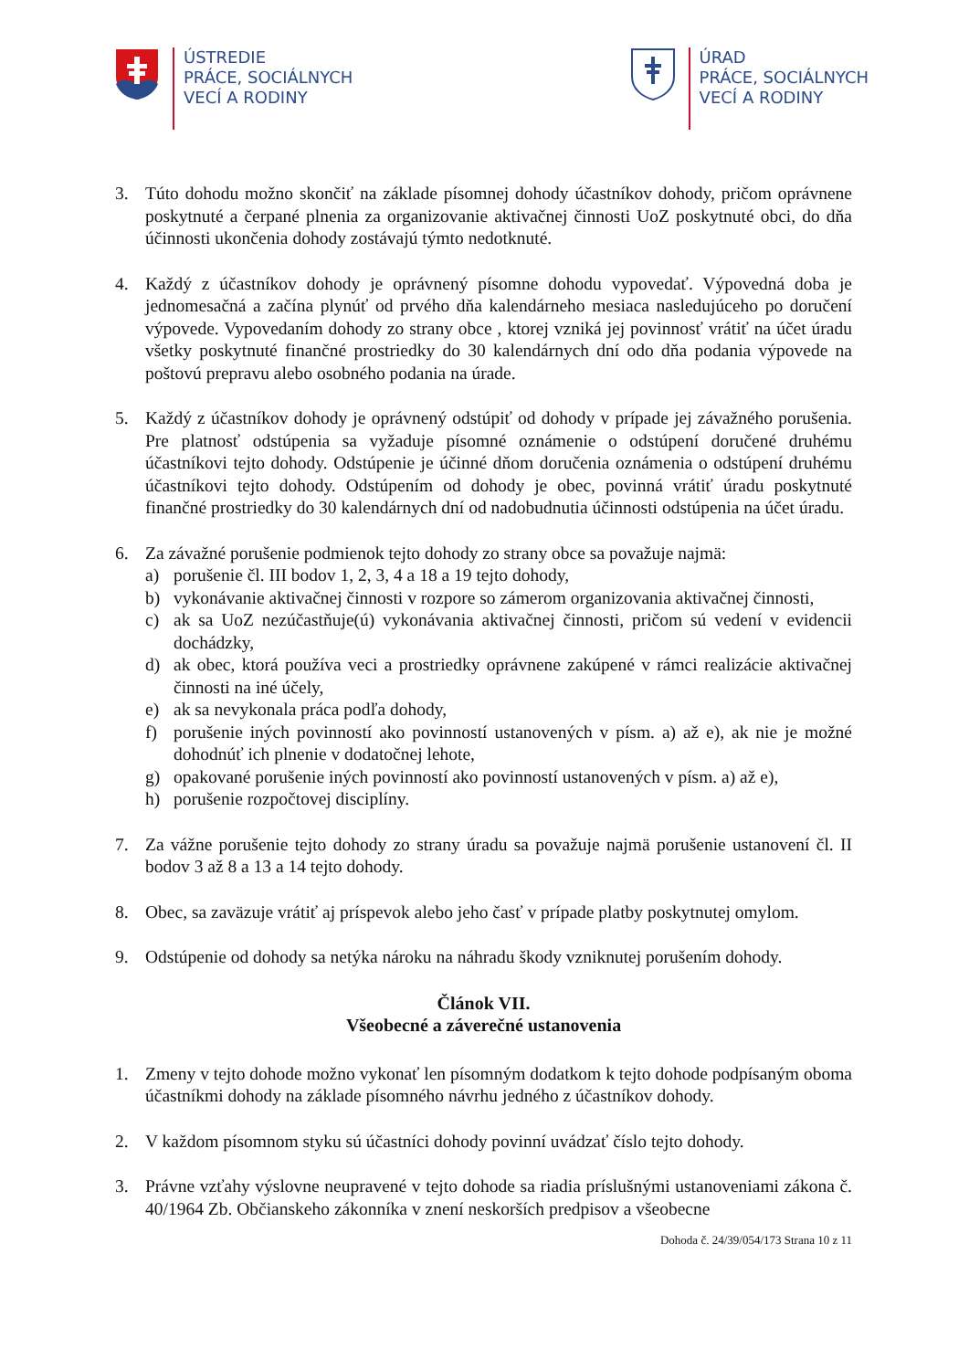ÚSTREDIE
PRÁCE, SOCIÁLNYCH
VECÍ A RODINY
ÚRAD
PRÁCE, SOCIÁLNYCH
VECÍ A RODINY
3. Túto dohodu možno skončiť na základe písomnej dohody účastníkov dohody, pričom oprávnene poskytnuté a čerpané plnenia za organizovanie aktivačnej činnosti UoZ poskytnuté obci, do dňa účinnosti ukončenia dohody zostávajú týmto nedotknuté.
4. Každý z účastníkov dohody je oprávnený písomne dohodu vypovedať. Výpovedná doba je jednomesačná a začína plynúť od prvého dňa kalendárneho mesiaca nasledujúceho po doručení výpovede. Vypovedaním dohody zo strany obce , ktorej vzniká jej povinnosť vrátiť na účet úradu všetky poskytnuté finančné prostriedky do 30 kalendárnych dní odo dňa podania výpovede na poštovú prepravu alebo osobného podania na úrade.
5. Každý z účastníkov dohody je oprávnený odstúpiť od dohody v prípade jej závažného porušenia. Pre platnosť odstúpenia sa vyžaduje písomné oznámenie o odstúpení doručené druhému účastníkovi tejto dohody. Odstúpenie je účinné dňom doručenia oznámenia o odstúpení druhému účastníkovi tejto dohody. Odstúpením od dohody je obec, povinná vrátiť úradu poskytnuté finančné prostriedky do 30 kalendárnych dní od nadobudnutia účinnosti odstúpenia na účet úradu.
6. Za závažné porušenie podmienok tejto dohody zo strany obce sa považuje najmä:
a) porušenie čl. III bodov 1, 2, 3, 4 a 18 a 19 tejto dohody,
b) vykonávanie aktivačnej činnosti v rozpore so zámerom organizovania aktivačnej činnosti,
c) ak sa UoZ nezúčastňuje(ú) vykonávania aktivačnej činnosti, pričom sú vedení v evidencii dochádzky,
d) ak obec, ktorá používa veci a prostriedky oprávnene zakúpené v rámci realizácie aktivačnej činnosti na iné účely,
e) ak sa nevykonala práca podľa dohody,
f) porušenie iných povinností ako povinností ustanovených v písm. a) až e), ak nie je možné dohodnúť ich plnenie v dodatočnej lehote,
g) opakované porušenie iných povinností ako povinností ustanovených v písm. a) až e),
h) porušenie rozpočtovej disciplíny.
7. Za vážne porušenie tejto dohody zo strany úradu sa považuje najmä porušenie ustanovení čl. II bodov 3 až 8 a 13 a 14 tejto dohody.
8. Obec, sa zaväzuje vrátiť aj príspevok alebo jeho časť v prípade platby poskytnutej omylom.
9. Odstúpenie od dohody sa netýka nároku na náhradu škody vzniknutej porušením dohody.
Článok VII.
Všeobecné a záverečné ustanovenia
1. Zmeny v tejto dohode možno vykonať len písomným dodatkom k tejto dohode podpísaným oboma účastníkmi dohody na základe písomného návrhu jedného z účastníkov dohody.
2. V každom písomnom styku sú účastníci dohody povinní uvádzať číslo tejto dohody.
3. Právne vzťahy výslovne neupravené v tejto dohode sa riadia príslušnými ustanoveniami zákona č. 40/1964 Zb. Občianskeho zákonníka v znení neskorších predpisov a všeobecne
Dohoda č. 24/39/054/173 Strana 10 z 11